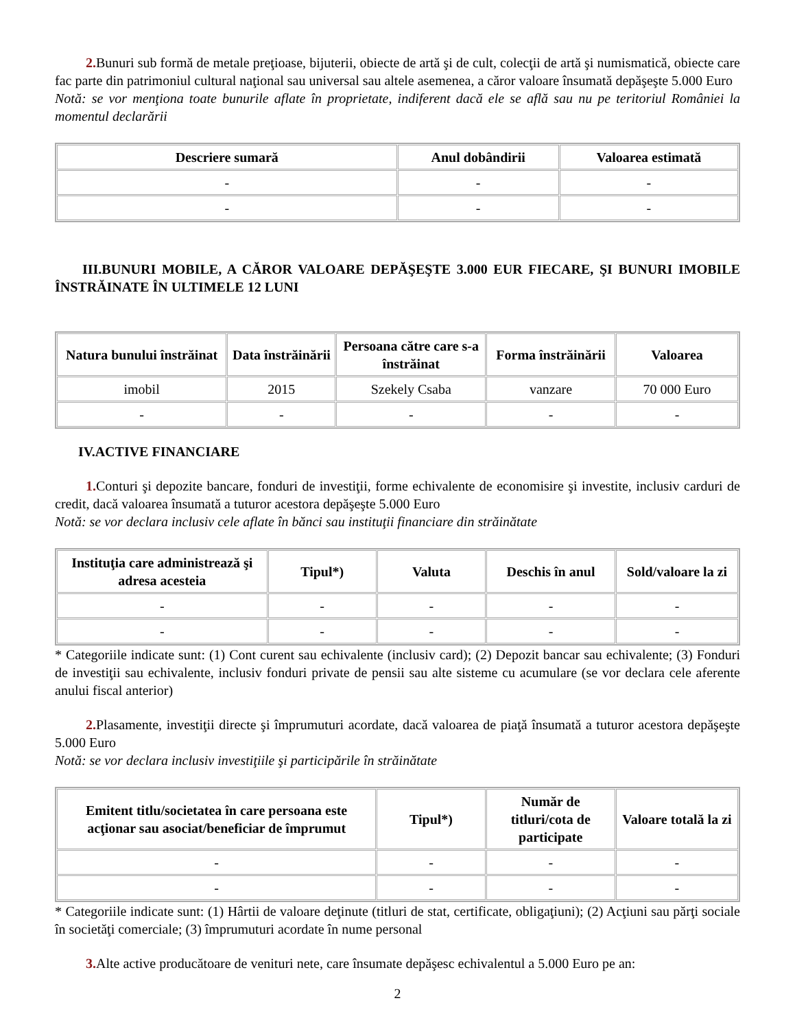2. Bunuri sub formă de metale preţioase, bijuterii, obiecte de artă şi de cult, colecţii de artă şi numismatică, obiecte care fac parte din patrimoniul cultural naţional sau universal sau altele asemenea, a căror valoare însumată depăşeşte 5.000 Euro
Notă: se vor menţiona toate bunurile aflate în proprietate, indiferent dacă ele se află sau nu pe teritoriul României la momentul declarării
| Descriere sumară | Anul dobândirii | Valoarea estimată |
| --- | --- | --- |
| - | - | - |
| - | - | - |
III.BUNURI MOBILE, A CĂROR VALOARE DEPĂŞEŞTE 3.000 EUR FIECARE, ŞI BUNURI IMOBILE ÎNSTRĂINATE ÎN ULTIMELE 12 LUNI
| Natura bunului înstrăinat | Data înstrăinării | Persoana către care s-a înstrăinat | Forma înstrăinării | Valoarea |
| --- | --- | --- | --- | --- |
| imobil | 2015 | Szekely Csaba | vanzare | 70 000 Euro |
| - | - | - | - | - |
IV.ACTIVE FINANCIARE
1. Conturi şi depozite bancare, fonduri de investiţii, forme echivalente de economisire şi investite, inclusiv carduri de credit, dacă valoarea însumată a tuturor acestora depăşeşte 5.000 Euro
Notă: se vor declara inclusiv cele aflate în bănci sau instituţii financiare din străinătate
| Instituţia care administrează şi adresa acesteia | Tipul*) | Valuta | Deschis în anul | Sold/valoare la zi |
| --- | --- | --- | --- | --- |
| - | - | - | - | - |
| - | - | - | - | - |
* Categoriile indicate sunt: (1) Cont curent sau echivalente (inclusiv card); (2) Depozit bancar sau echivalente; (3) Fonduri de investiţii sau echivalente, inclusiv fonduri private de pensii sau alte sisteme cu acumulare (se vor declara cele aferente anului fiscal anterior)
2. Plasamente, investiţii directe şi împrumuturi acordate, dacă valoarea de piaţă însumată a tuturor acestora depăşeşte 5.000 Euro
Notă: se vor declara inclusiv investiţiile şi participările în străinătate
| Emitent titlu/societatea în care persoana este acţionar sau asociat/beneficiar de împrumut | Tipul*) | Număr de titluri/cota de participate | Valoare totală la zi |
| --- | --- | --- | --- |
| - | - | - | - |
| - | - | - | - |
* Categoriile indicate sunt: (1) Hârtii de valoare deţinute (titluri de stat, certificate, obligaţiuni); (2) Acţiuni sau părţi sociale în societăţi comerciale; (3) împrumuturi acordate în nume personal
3. Alte active producătoare de venituri nete, care însumate depăşesc echivalentul a 5.000 Euro pe an:
2